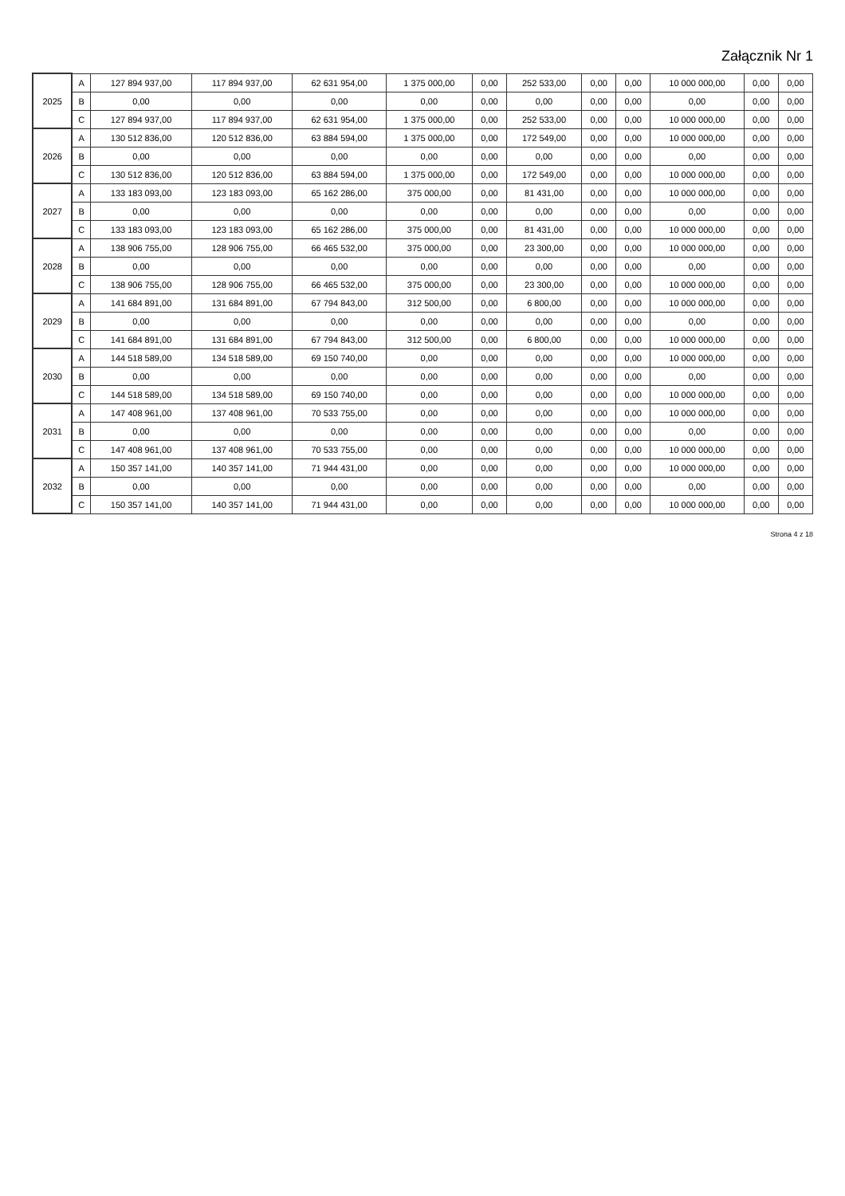Załącznik Nr 1
| 2025 | A | 127 894 937,00 | 117 894 937,00 | 62 631 954,00 | 1 375 000,00 | 0,00 | 252 533,00 | 0,00 | 0,00 | 10 000 000,00 | 0,00 | 0,00 |
| | B | 0,00 | 0,00 | 0,00 | 0,00 | 0,00 | 0,00 | 0,00 | 0,00 | 0,00 | 0,00 | 0,00 |
| | C | 127 894 937,00 | 117 894 937,00 | 62 631 954,00 | 1 375 000,00 | 0,00 | 252 533,00 | 0,00 | 0,00 | 10 000 000,00 | 0,00 | 0,00 |
| 2026 | A | 130 512 836,00 | 120 512 836,00 | 63 884 594,00 | 1 375 000,00 | 0,00 | 172 549,00 | 0,00 | 0,00 | 10 000 000,00 | 0,00 | 0,00 |
| | B | 0,00 | 0,00 | 0,00 | 0,00 | 0,00 | 0,00 | 0,00 | 0,00 | 0,00 | 0,00 | 0,00 |
| | C | 130 512 836,00 | 120 512 836,00 | 63 884 594,00 | 1 375 000,00 | 0,00 | 172 549,00 | 0,00 | 0,00 | 10 000 000,00 | 0,00 | 0,00 |
| 2027 | A | 133 183 093,00 | 123 183 093,00 | 65 162 286,00 | 375 000,00 | 0,00 | 81 431,00 | 0,00 | 0,00 | 10 000 000,00 | 0,00 | 0,00 |
| | B | 0,00 | 0,00 | 0,00 | 0,00 | 0,00 | 0,00 | 0,00 | 0,00 | 0,00 | 0,00 | 0,00 |
| | C | 133 183 093,00 | 123 183 093,00 | 65 162 286,00 | 375 000,00 | 0,00 | 81 431,00 | 0,00 | 0,00 | 10 000 000,00 | 0,00 | 0,00 |
| 2028 | A | 138 906 755,00 | 128 906 755,00 | 66 465 532,00 | 375 000,00 | 0,00 | 23 300,00 | 0,00 | 0,00 | 10 000 000,00 | 0,00 | 0,00 |
| | B | 0,00 | 0,00 | 0,00 | 0,00 | 0,00 | 0,00 | 0,00 | 0,00 | 0,00 | 0,00 | 0,00 |
| | C | 138 906 755,00 | 128 906 755,00 | 66 465 532,00 | 375 000,00 | 0,00 | 23 300,00 | 0,00 | 0,00 | 10 000 000,00 | 0,00 | 0,00 |
| 2029 | A | 141 684 891,00 | 131 684 891,00 | 67 794 843,00 | 312 500,00 | 0,00 | 6 800,00 | 0,00 | 0,00 | 10 000 000,00 | 0,00 | 0,00 |
| | B | 0,00 | 0,00 | 0,00 | 0,00 | 0,00 | 0,00 | 0,00 | 0,00 | 0,00 | 0,00 | 0,00 |
| | C | 141 684 891,00 | 131 684 891,00 | 67 794 843,00 | 312 500,00 | 0,00 | 6 800,00 | 0,00 | 0,00 | 10 000 000,00 | 0,00 | 0,00 |
| 2030 | A | 144 518 589,00 | 134 518 589,00 | 69 150 740,00 | 0,00 | 0,00 | 0,00 | 0,00 | 0,00 | 10 000 000,00 | 0,00 | 0,00 |
| | B | 0,00 | 0,00 | 0,00 | 0,00 | 0,00 | 0,00 | 0,00 | 0,00 | 0,00 | 0,00 | 0,00 |
| | C | 144 518 589,00 | 134 518 589,00 | 69 150 740,00 | 0,00 | 0,00 | 0,00 | 0,00 | 0,00 | 10 000 000,00 | 0,00 | 0,00 |
| 2031 | A | 147 408 961,00 | 137 408 961,00 | 70 533 755,00 | 0,00 | 0,00 | 0,00 | 0,00 | 0,00 | 10 000 000,00 | 0,00 | 0,00 |
| | B | 0,00 | 0,00 | 0,00 | 0,00 | 0,00 | 0,00 | 0,00 | 0,00 | 0,00 | 0,00 | 0,00 |
| | C | 147 408 961,00 | 137 408 961,00 | 70 533 755,00 | 0,00 | 0,00 | 0,00 | 0,00 | 0,00 | 10 000 000,00 | 0,00 | 0,00 |
| 2032 | A | 150 357 141,00 | 140 357 141,00 | 71 944 431,00 | 0,00 | 0,00 | 0,00 | 0,00 | 0,00 | 10 000 000,00 | 0,00 | 0,00 |
| | B | 0,00 | 0,00 | 0,00 | 0,00 | 0,00 | 0,00 | 0,00 | 0,00 | 0,00 | 0,00 | 0,00 |
| | C | 150 357 141,00 | 140 357 141,00 | 71 944 431,00 | 0,00 | 0,00 | 0,00 | 0,00 | 0,00 | 10 000 000,00 | 0,00 | 0,00 |
Strona 4 z 18